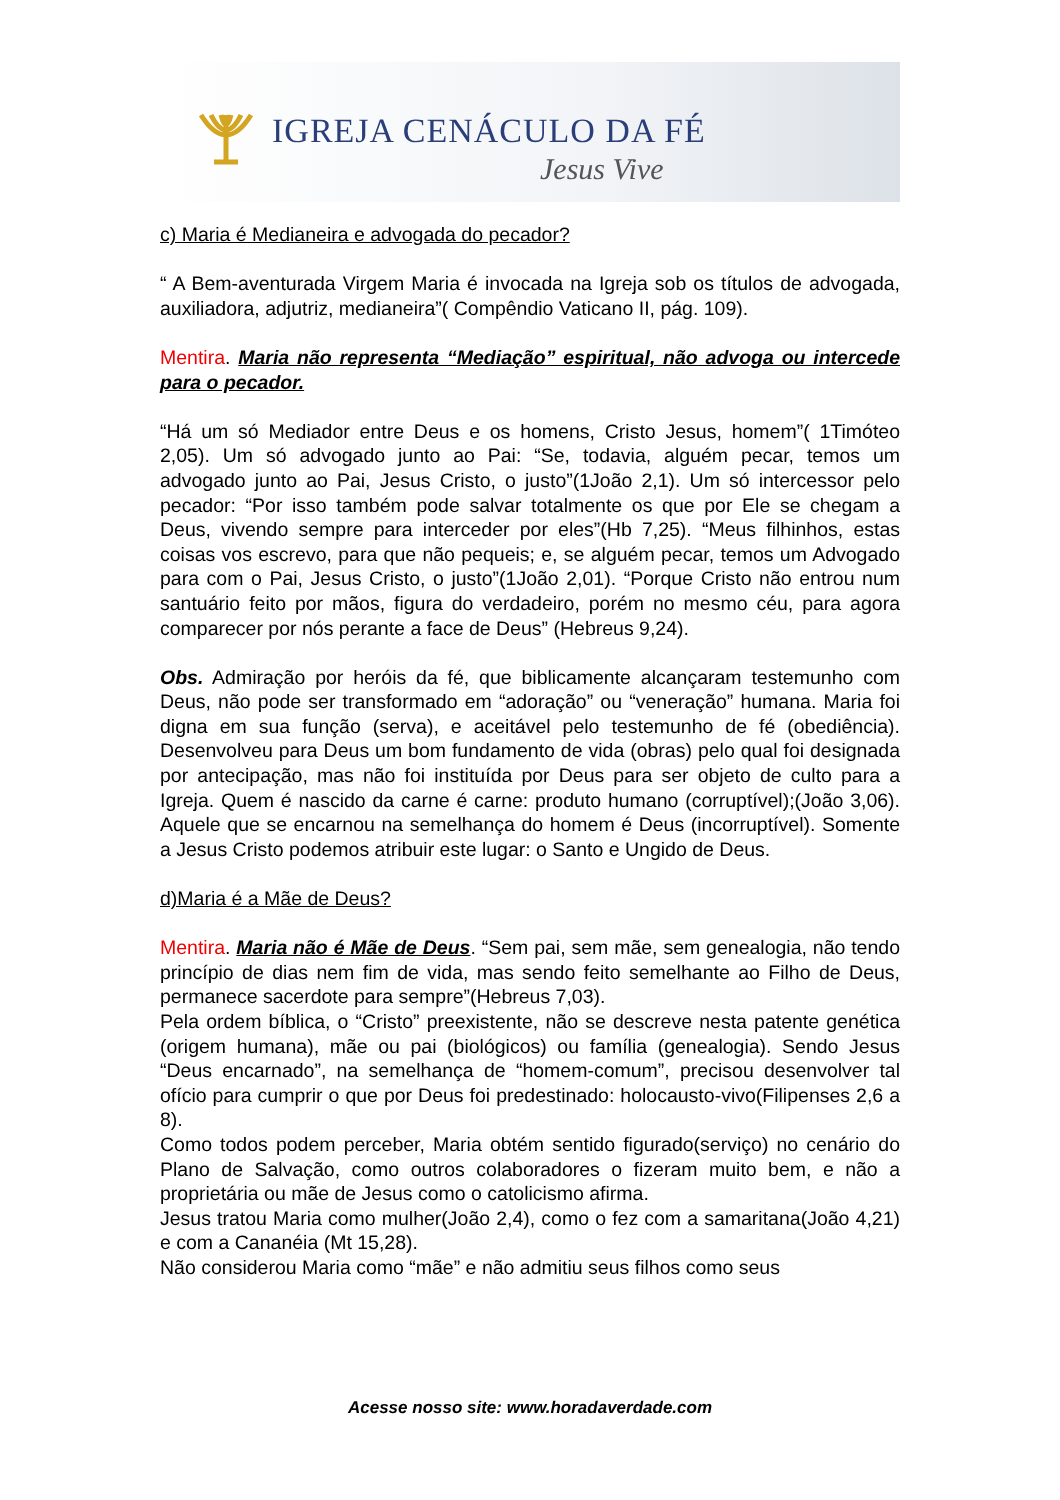IGREJA CENÁCULO DA FÉ
Jesus Vive
c) Maria é Medianeira e advogada do pecador?
“ A Bem-aventurada Virgem Maria é invocada na Igreja sob os títulos de advogada, auxiliadora, adjutriz, medianeira”( Compêndio Vaticano II, pág. 109).
Mentira. Maria não representa “Mediação” espiritual, não advoga ou intercede para o pecador.
“Há um só Mediador entre Deus e os homens, Cristo Jesus, homem”( 1Timóteo 2,05). Um só advogado junto ao Pai: “Se, todavia, alguém pecar, temos um advogado junto ao Pai, Jesus Cristo, o justo”(1João 2,1). Um só intercessor pelo pecador: “Por isso também pode salvar totalmente os que por Ele se chegam a Deus, vivendo sempre para interceder por eles”(Hb 7,25). “Meus filhinhos, estas coisas vos escrevo, para que não pequeis; e, se alguém pecar, temos um Advogado para com o Pai, Jesus Cristo, o justo”(1João 2,01). “Porque Cristo não entrou num santuário feito por mãos, figura do verdadeiro, porém no mesmo céu, para agora comparecer por nós perante a face de Deus” (Hebreus 9,24).
Obs. Admiração por heróis da fé, que biblicamente alcançaram testemunho com Deus, não pode ser transformado em “adoração” ou “veneração” humana. Maria foi digna em sua função (serva), e aceitável pelo testemunho de fé (obediência). Desenvolveu para Deus um bom fundamento de vida (obras) pelo qual foi designada por antecipação, mas não foi instituída por Deus para ser objeto de culto para a Igreja. Quem é nascido da carne é carne: produto humano (corruptível);(João 3,06). Aquele que se encarnou na semelhança do homem é Deus (incorruptível). Somente a Jesus Cristo podemos atribuir este lugar: o Santo e Ungido de Deus.
d)Maria é a Mãe de Deus?
Mentira. Maria não é Mãe de Deus. “Sem pai, sem mãe, sem genealogia, não tendo princípio de dias nem fim de vida, mas sendo feito semelhante ao Filho de Deus, permanece sacerdote para sempre”(Hebreus 7,03).
Pela ordem bíblica, o “Cristo” preexistente, não se descreve nesta patente genética (origem humana), mãe ou pai (biológicos) ou família (genealogia). Sendo Jesus “Deus encarnado”, na semelhança de “homem-comum”, precisou desenvolver tal ofício para cumprir o que por Deus foi predestinado: holocausto-vivo(Filipenses 2,6 a 8).
Como todos podem perceber, Maria obtém sentido figurado(serviço) no cenário do Plano de Salvação, como outros colaboradores o fizeram muito bem, e não a proprietária ou mãe de Jesus como o catolicismo afirma.
Jesus tratou Maria como mulher(João 2,4), como o fez com a samaritana(João 4,21) e com a Cananéia (Mt 15,28).
Não considerou Maria como “mãe” e não admitiu seus filhos como seus
Acesse nosso site: www.horadaverdade.com